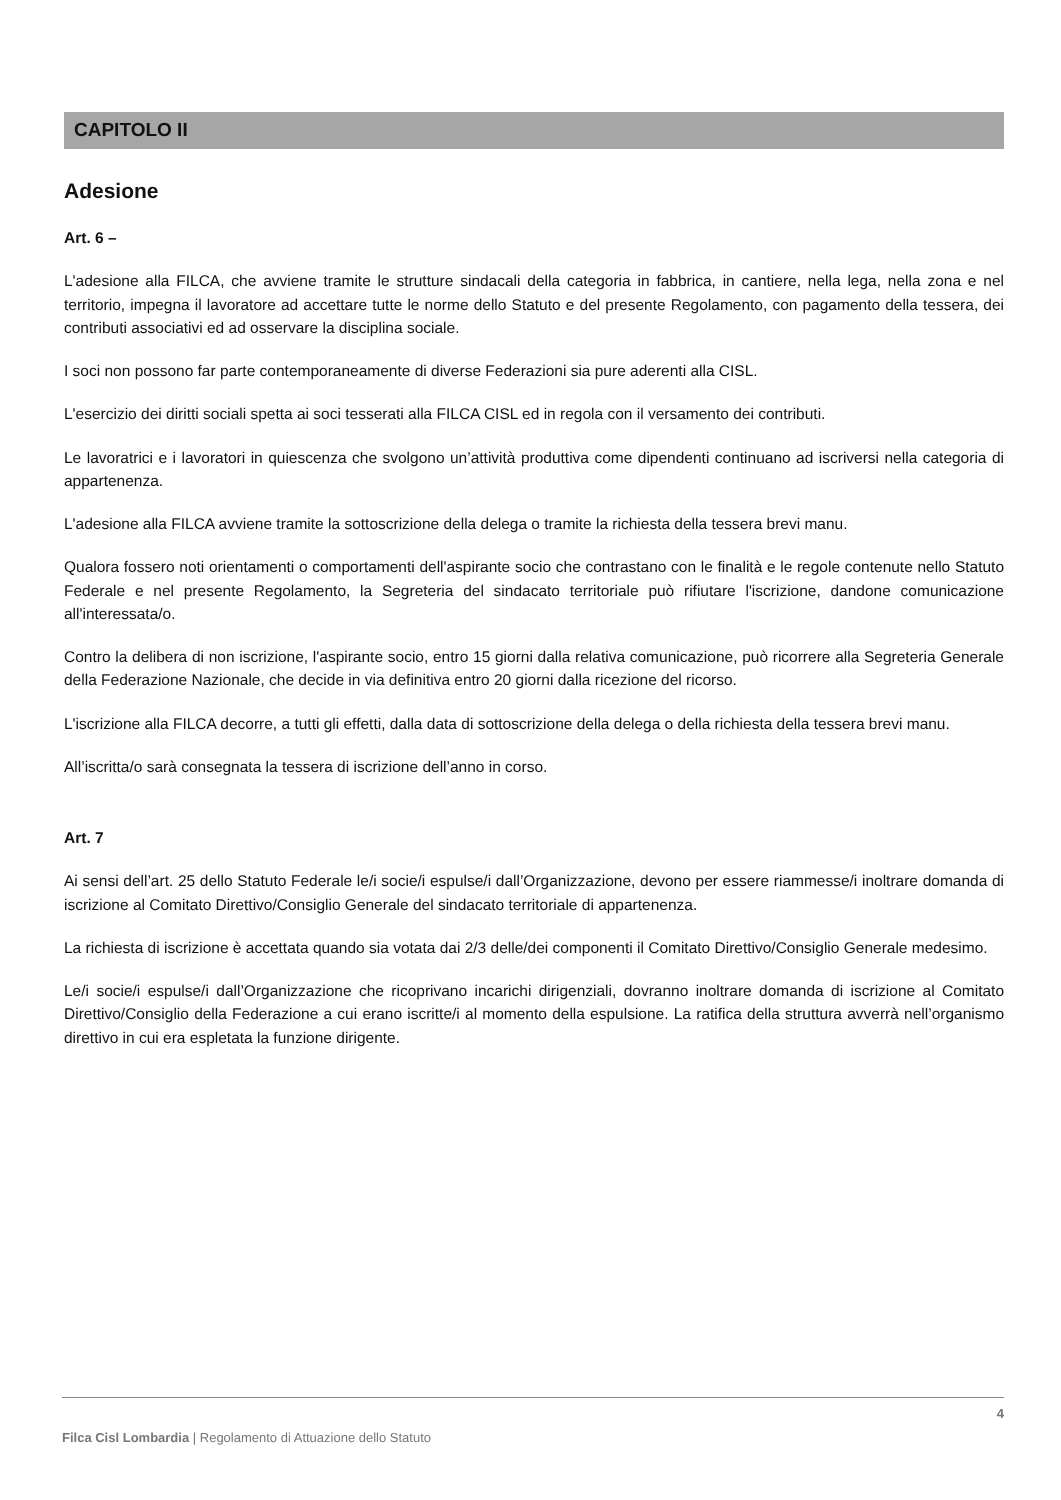CAPITOLO II
Adesione
Art. 6 –
L'adesione alla FILCA, che avviene tramite le strutture sindacali della categoria in fabbrica, in cantiere, nella lega, nella zona e nel territorio, impegna il lavoratore ad accettare tutte le norme dello Statuto e del presente Regolamento, con pagamento della tessera, dei contributi associativi ed ad osservare la disciplina sociale.
I soci non possono far parte contemporaneamente di diverse Federazioni sia pure aderenti alla CISL.
L'esercizio dei diritti sociali spetta ai soci tesserati alla FILCA CISL ed in regola con il versamento dei contributi.
Le lavoratrici e i lavoratori in quiescenza che svolgono un’attività produttiva come dipendenti continuano ad iscriversi nella categoria di appartenenza.
L'adesione alla FILCA avviene tramite la sottoscrizione della delega o tramite la richiesta della tessera brevi manu.
Qualora fossero noti orientamenti o comportamenti dell'aspirante socio che contrastano con le finalità e le regole contenute nello Statuto Federale e nel presente Regolamento, la Segreteria del sindacato territoriale può rifiutare l'iscrizione, dandone comunicazione all'interessata/o.
Contro la delibera di non iscrizione, l'aspirante socio, entro 15 giorni dalla relativa comunicazione, può ricorrere alla Segreteria Generale della Federazione Nazionale, che decide in via definitiva entro 20 giorni dalla ricezione del ricorso.
L'iscrizione alla FILCA decorre, a tutti gli effetti, dalla data di sottoscrizione della delega o della richiesta della tessera brevi manu.
All’iscritta/o sarà consegnata la tessera di iscrizione dell’anno in corso.
Art. 7
Ai sensi dell’art. 25 dello Statuto Federale le/i socie/i espulse/i dall’Organizzazione, devono per essere riammesse/i inoltrare domanda di iscrizione al Comitato Direttivo/Consiglio Generale del sindacato territoriale di appartenenza.
La richiesta di iscrizione è accettata quando sia votata dai 2/3 delle/dei componenti il Comitato Direttivo/Consiglio Generale medesimo.
Le/i socie/i espulse/i dall’Organizzazione che ricoprivano incarichi dirigenziali, dovranno inoltrare domanda di iscrizione al Comitato Direttivo/Consiglio della Federazione a cui erano iscritte/i al momento della espulsione. La ratifica della struttura avverrà nell’organismo direttivo in cui era espletata la funzione dirigente.
4
Filca Cisl Lombardia | Regolamento di Attuazione dello Statuto